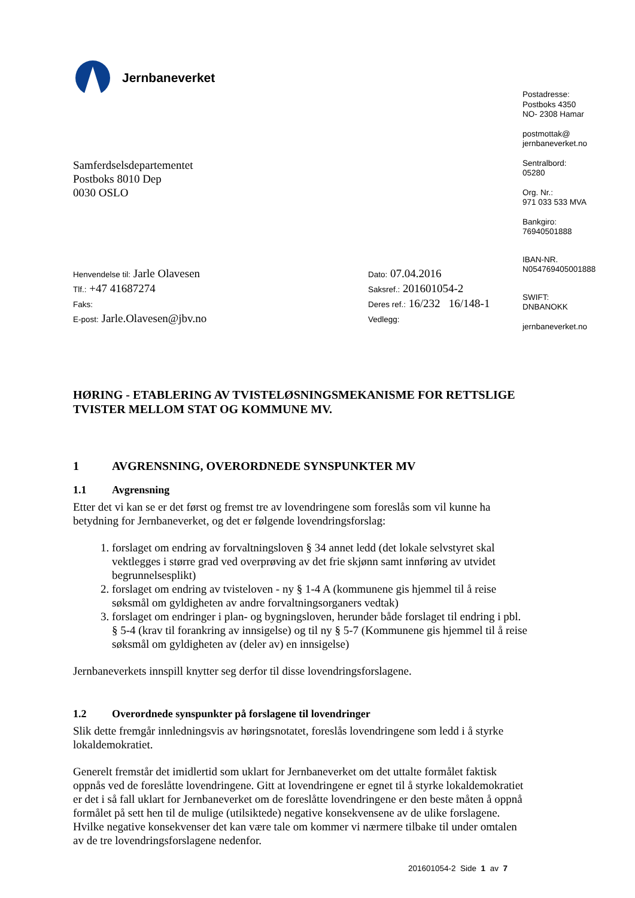Jernbaneverket
Samferdselsdepartementet
Postboks 8010 Dep
0030 OSLO
Henvendelse til: Jarle Olavesen
Tlf.: +47 41687274
Faks:
E-post: Jarle.Olavesen@jbv.no
Dato: 07.04.2016
Saksref.: 201601054-2
Deres ref.: 16/232 16/148-1
Vedlegg:
HØRING - ETABLERING AV TVISTELØSNINGSMEKANISME FOR RETTSLIGE TVISTER MELLOM STAT OG KOMMUNE MV.
1 AVGRENSNING, OVERORDNEDE SYNSPUNKTER MV
1.1 Avgrensning
Etter det vi kan se er det først og fremst tre av lovendringene som foreslås som vil kunne ha betydning for Jernbaneverket, og det er følgende lovendringsforslag:
1. forslaget om endring av forvaltningsloven § 34 annet ledd (det lokale selvstyret skal vektlegges i større grad ved overprøving av det frie skjønn samt innføring av utvidet begrunnelsesplikt)
2. forslaget om endring av tvisteloven - ny § 1-4 A (kommunene gis hjemmel til å reise søksmål om gyldigheten av andre forvaltningsorganers vedtak)
3. forslaget om endringer i plan- og bygningsloven, herunder både forslaget til endring i pbl. § 5-4 (krav til forankring av innsigelse) og til ny § 5-7 (Kommunene gis hjemmel til å reise søksmål om gyldigheten av (deler av) en innsigelse)
Jernbaneverkets innspill knytter seg derfor til disse lovendringsforslagene.
1.2 Overordnede synspunkter på forslagene til lovendringer
Slik dette fremgår innledningsvis av høringsnotatet, foreslås lovendringene som ledd i å styrke lokaldemokratiet.
Generelt fremstår det imidlertid som uklart for Jernbaneverket om det uttalte formålet faktisk oppnås ved de foreslåtte lovendringene. Gitt at lovendringene er egnet til å styrke lokaldemokratiet er det i så fall uklart for Jernbaneverket om de foreslåtte lovendringene er den beste måten å oppnå formålet på sett hen til de mulige (utilsiktede) negative konsekvensene av de ulike forslagene. Hvilke negative konsekvenser det kan være tale om kommer vi nærmere tilbake til under omtalen av de tre lovendringsforslagene nedenfor.
Postadresse:
Postboks 4350
NO- 2308 Hamar
postmottak@
jernbaneverket.no
Sentralbord:
05280
Org. Nr.:
971 033 533 MVA
Bankgiro:
76940501888
IBAN-NR.
N054769405001888
SWIFT:
DNBANOKK
jernbaneverket.no
201601054-2 Side 1 av 7